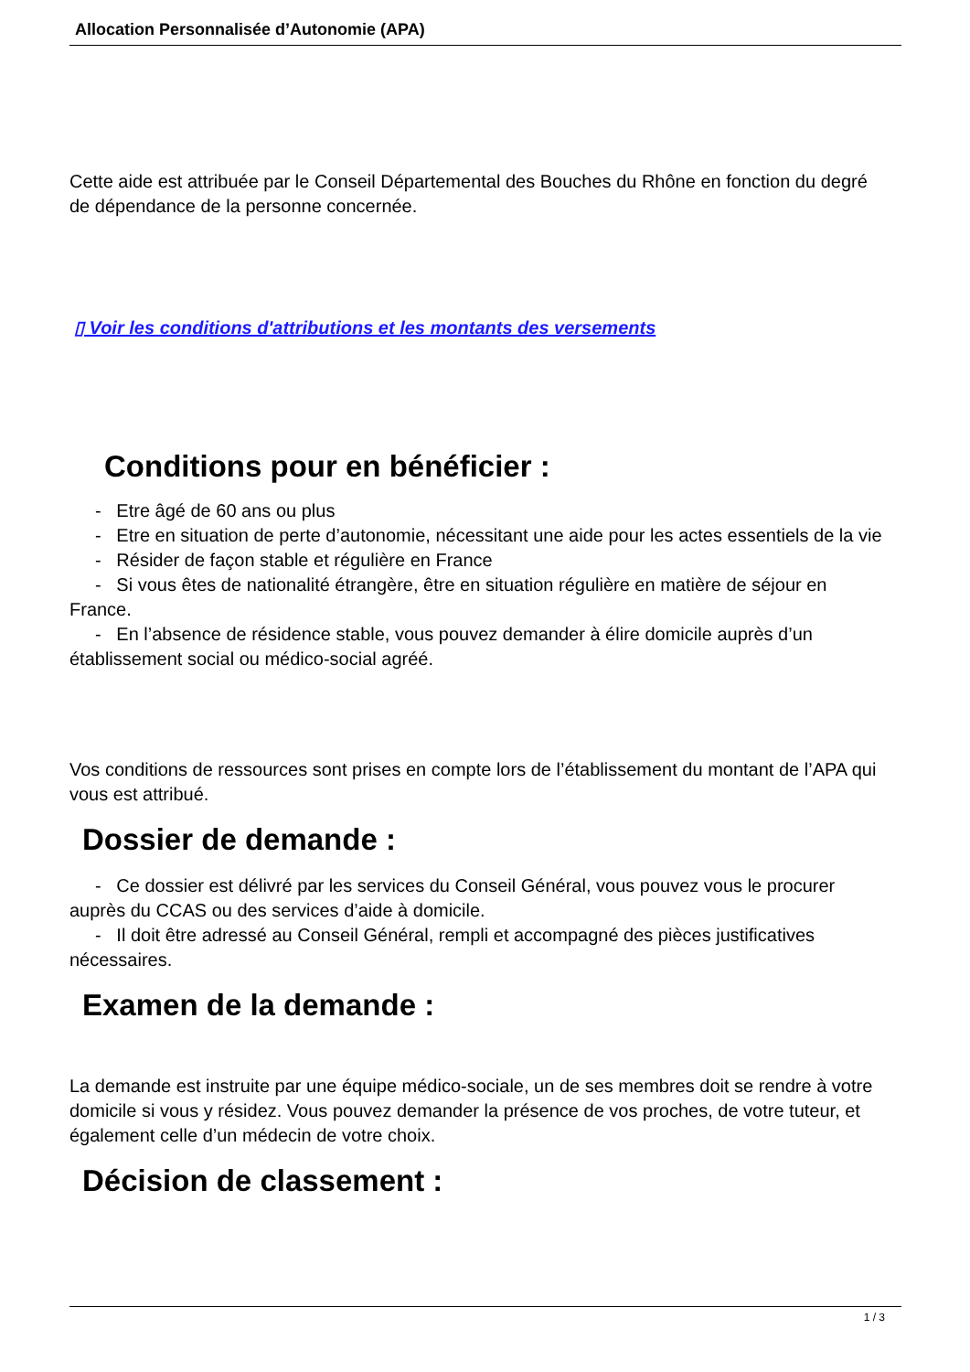Allocation Personnalisée d’Autonomie (APA)
Cette aide est attribuée par le Conseil Départemental des Bouches du Rhône en fonction du degré de dépendance de la personne concernée.
▯ Voir les conditions d'attributions et les montants des versements
Conditions pour en bénéficier :
- Etre âgé de 60 ans ou plus
- Etre en situation de perte d’autonomie, nécessitant une aide pour les actes essentiels de la vie
- Résider de façon stable et régulière en France
- Si vous êtes de nationalité étrangère, être en situation régulière en matière de séjour en France.
- En l’absence de résidence stable, vous pouvez demander à élire domicile auprès d’un établissement social ou médico-social agréé.
Vos conditions de ressources sont prises en compte lors de l’établissement du montant de l’APA qui vous est attribué.
Dossier de demande :
- Ce dossier est délivré par les services du Conseil Général, vous pouvez vous le procurer auprès du CCAS ou des services d’aide à domicile.
- Il doit être adressé au Conseil Général, rempli et accompagné des pièces justificatives nécessaires.
Examen de la demande :
La demande est instruite par une équipe médico-sociale, un de ses membres doit se rendre à votre domicile si vous y résidez. Vous pouvez demander la présence de vos proches, de votre tuteur, et également celle d’un médecin de votre choix.
Décision de classement :
1 / 3